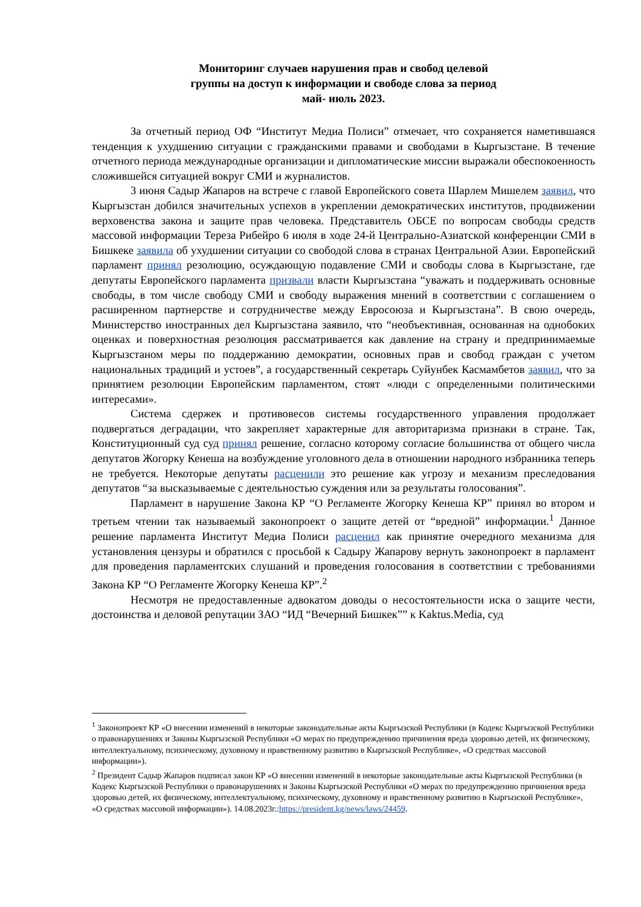Мониторинг случаев нарушения прав и свобод целевой
группы на доступ к информации и свободе слова за период
май- июль 2023.
За отчетный период ОФ “Институт Медиа Полиси” отмечает, что сохраняется наметившаяся тенденция к ухудшению ситуации с гражданскими правами и свободами в Кыргызстане. В течение отчетного периода международные организации и дипломатические миссии выражали обеспокоенность сложившейся ситуацией вокруг СМИ и журналистов.
3 июня Садыр Жапаров на встрече с главой Европейского совета Шарлем Мишелем заявил, что Кыргызстан добился значительных успехов в укреплении демократических институтов, продвижении верховенства закона и защите прав человека. Представитель ОБСЕ по вопросам свободы средств массовой информации Тереза Рибейро 6 июля в ходе 24-й Центрально-Азиатской конференции СМИ в Бишкеке заявила об ухудшении ситуации со свободой слова в странах Центральной Азии. Европейский парламент принял резолюцию, осуждающую подавление СМИ и свободы слова в Кыргызстане, где депутаты Европейского парламента призвали власти Кыргызстана “уважать и поддерживать основные свободы, в том числе свободу СМИ и свободу выражения мнений в соответствии с соглашением о расширенном партнерстве и сотрудничестве между Евросоюза и Кыргызстана”. В свою очередь, Министерство иностранных дел Кыргызстана заявило, что “необъективная, основанная на однобоких оценках и поверхностная резолюция рассматривается как давление на страну и предпринимаемые Кыргызстаном меры по поддержанию демократии, основных прав и свобод граждан с учетом национальных традиций и устоев”, а государственный секретарь Суйунбек Касмамбетов заявил, что за принятием резолюции Европейским парламентом, стоят «люди с определенными политическими интересами».
Система сдержек и противовесов системы государственного управления продолжает подвергаться деградации, что закрепляет характерные для авторитаризма признаки в стране. Так, Конституционный суд суд принял решение, согласно которому согласие большинства от общего числа депутатов Жогорку Кенеша на возбуждение уголовного дела в отношении народного избранника теперь не требуется. Некоторые депутаты расценили это решение как угрозу и механизм преследования депутатов “за высказываемые с деятельностью суждения или за результаты голосования”.
Парламент в нарушение Закона КР “О Регламенте Жогорку Кенеша КР” принял во втором и третьем чтении так называемый законопроект о защите детей от “вредной” информации.<sup>1</sup> Данное решение парламента Институт Медиа Полиси расценил как принятие очередного механизма для установления цензуры и обратился с просьбой к Садыру Жапарову вернуть законопроект в парламент для проведения парламентских слушаний и проведения голосования в соответствии с требованиями Закона КР “О Регламенте Жогорку Кенеша КР”.<sup>2</sup>
Несмотря не предоставленные адвокатом доводы о несостоятельности иска о защите чести, достоинства и деловой репутации ЗАО “ИД “Вечерний Бишкек”” к Kaktus.Media, суд
<sup>1</sup> Законопроект КР «О внесении изменений в некоторые законодательные акты Кыргызской Республики (в Кодекс Кыргызской Республики о правонарушениях и Законы Кыргызской Республики «О мерах по предупреждению причинения вреда здоровью детей, их физическому, интеллектуальному, психическому, духовному и нравственному развитию в Кыргызской Республике», «О средствах массовой информации»).
<sup>2</sup> Президент Садыр Жапаров подписал закон КР «О внесении изменений в некоторые законодательные акты Кыргызской Республики (в Кодекс Кыргызской Республики о правонарушениях и Законы Кыргызской Республики «О мерах по предупреждению причинения вреда здоровью детей, их физическому, интеллектуальному, психическому, духовному и нравственному развитию в Кыргызской Республике», «О средствах массовой информации»). 14.08.2023г.:https://president.kg/news/laws/24459.